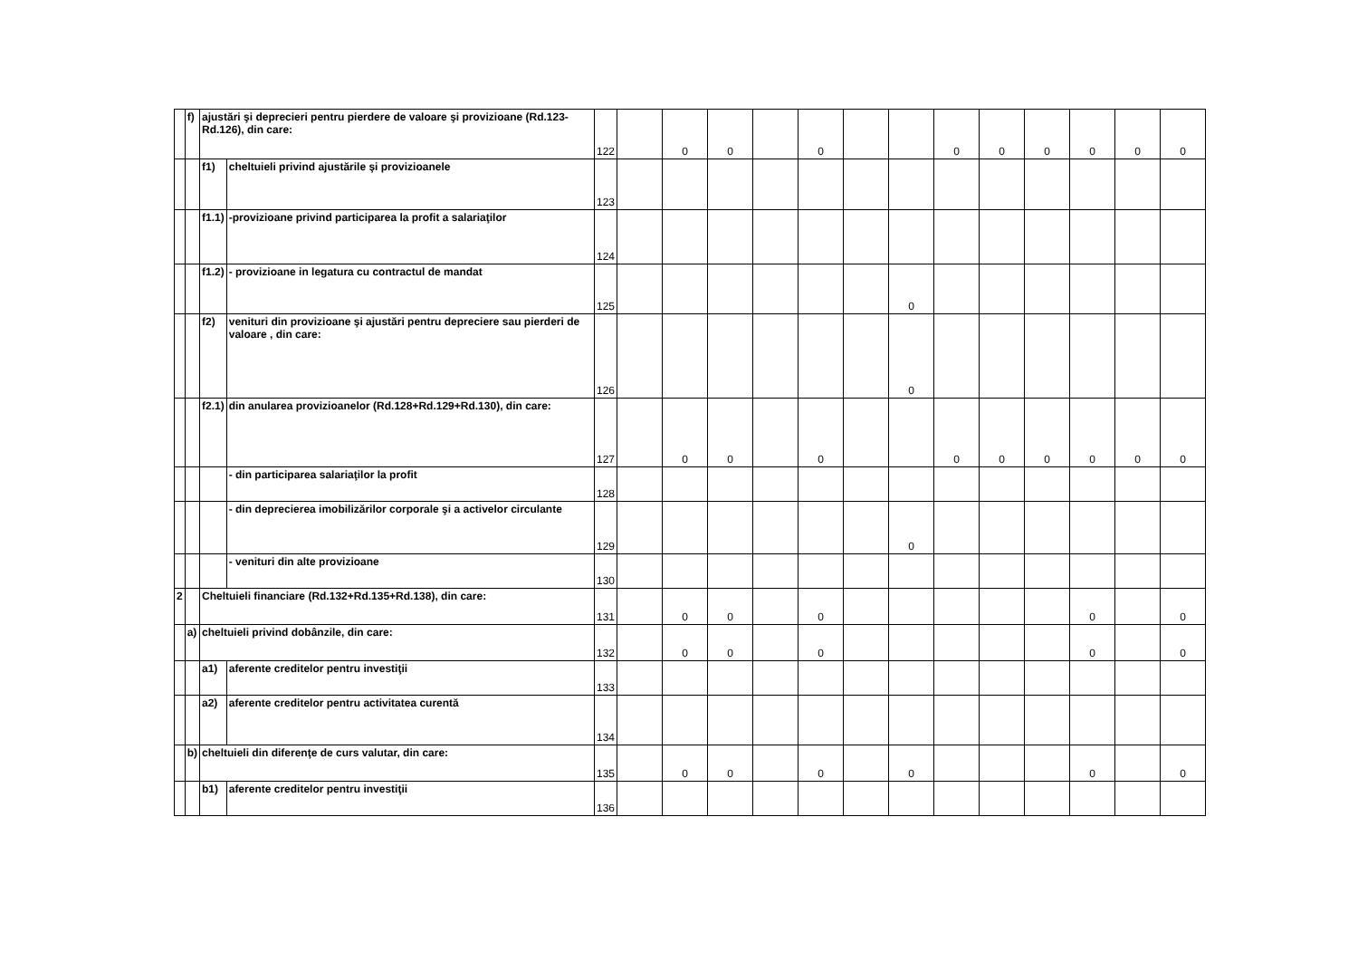| | f) | ajustări şi deprecieri pentru pierdere de valoare şi provizioane (Rd.123-Rd.126), din care: | | 122 | | 0 | 0 | | 0 | | | 0 | 0 | 0 | 0 | 0 | 0 |
| | | f1) | cheltuieli privind ajustările şi provizioanele | 123 | | | | | | | | | | | | | |
| | | f1.1) | -provizioane privind participarea la profit a salariaţilor | 124 | | | | | | | | | | | | | |
| | | f1.2) | - provizioane in legatura cu contractul de mandat | 125 | | | | | | | 0 | | | | | | |
| | | f2) | venituri din provizioane şi ajustări pentru depreciere sau pierderi de valoare , din care: | 126 | | | | | | | 0 | | | | | | |
| | | f2.1) | din anularea provizioanelor (Rd.128+Rd.129+Rd.130), din care: | 127 | | 0 | 0 | | 0 | | | 0 | 0 | 0 | 0 | 0 | 0 |
| | | | - din participarea salariaţilor la profit | 128 | | | | | | | | | | | | | |
| | | | - din deprecierea imobilizărilor corporale şi a activelor circulante | 129 | | | | | | | 0 | | | | | | |
| | | | - venituri din alte provizioane | 130 | | | | | | | | | | | | | |
| 2 | | Cheltuieli financiare (Rd.132+Rd.135+Rd.138), din care: | | 131 | | 0 | 0 | | 0 | | | | | | 0 | | 0 |
| | a) | cheltuieli privind dobânzile, din care: | | 132 | | 0 | 0 | | 0 | | | | | | 0 | | 0 |
| | | a1) | aferente creditelor pentru investiţii | 133 | | | | | | | | | | | | | |
| | | a2) | aferente creditelor pentru activitatea curentă | 134 | | | | | | | | | | | | | |
| | b) | cheltuieli din diferenţe de curs valutar, din care: | | 135 | | 0 | 0 | | 0 | | 0 | | | | 0 | | 0 |
| | | b1) | aferente creditelor pentru investiţii | 136 | | | | | | | | | | | | | |